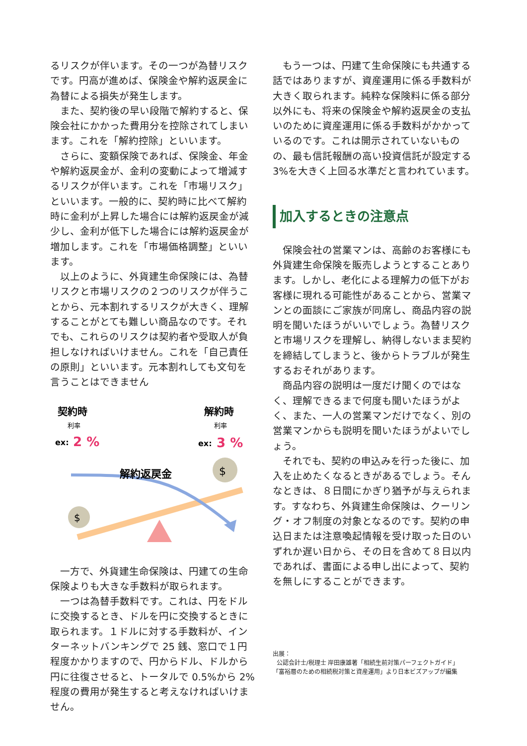るリスクが伴います。その一つが為替リスクです。円高が進めば、保険金や解約返戻金に為替による損失が発生します。
また、契約後の早い段階で解約すると、保険会社にかかった費用分を控除されてしまいます。これを「解約控除」といいます。
さらに、変額保険であれば、保険金、年金や解約返戻金が、金利の変動によって増減するリスクが伴います。これを「市場リスク」といいます。一般的に、契約時に比べて解約時に金利が上昇した場合には解約返戻金が減少し、金利が低下した場合には解約返戻金が増加します。これを「市場価格調整」といいます。
以上のように、外貨建生命保険には、為替リスクと市場リスクの２つのリスクが伴うことから、元本割れするリスクが大きく、理解することがとても難しい商品なのです。それでも、これらのリスクは契約者や受取人が負担しなければいけません。これを「自己責任の原則」といいます。元本割れしても文句を言うことはできません
契約時
利率
ex:
2 %
解約時
利率
ex:
3 %
解約返戻金
$
$
一方で、外貨建生命保険は、円建ての生命保険よりも大きな手数料が取られます。
一つは為替手数料です。これは、円をドルに交換するとき、ドルを円に交換するときに取られます。１ドルに対する手数料が、インターネットバンキングで 25 銭、窓口で１円程度かかりますので、円からドル、ドルから円に往復させると、トータルで 0.5%から 2%程度の費用が発生すると考えなければいけません。
もう一つは、円建て生命保険にも共通する話ではありますが、資産運用に係る手数料が大きく取られます。純粋な保険料に係る部分以外にも、将来の保険金や解約返戻金の支払いのために資産運用に係る手数料がかかっているのです。これは開示されていないものの、最も信託報酬の高い投資信託が設定する3%を大きく上回る水準だと言われています。
加入するときの注意点
保険会社の営業マンは、高齢のお客様にも外貨建生命保険を販売しようとすることあります。しかし、老化による理解力の低下がお客様に現れる可能性があることから、営業マンとの面談にご家族が同席し、商品内容の説明を聞いたほうがいいでしょう。為替リスクと市場リスクを理解し、納得しないまま契約を締結してしまうと、後からトラブルが発生するおそれがあります。
商品内容の説明は一度だけ聞くのではなく、理解できるまで何度も聞いたほうがよく、また、一人の営業マンだけでなく、別の営業マンからも説明を聞いたほうがよいでしょう。
それでも、契約の申込みを行った後に、加入を止めたくなるときがあるでしょう。そんなときは、８日間にかぎり猶予が与えられます。すなわち、外貨建生命保険は、クーリング・オフ制度の対象となるのです。契約の申込日または注意喚起情報を受け取った日のいずれか遅い日から、その日を含めて８日以内であれば、書面による申し出によって、契約を無しにすることができます。
出展：
公認会計士/税理士 岸田康雄著「相続生前対策パーフェクトガイド」
「富裕層のための相続税対策と資産運用」より日本ビズアップが編集